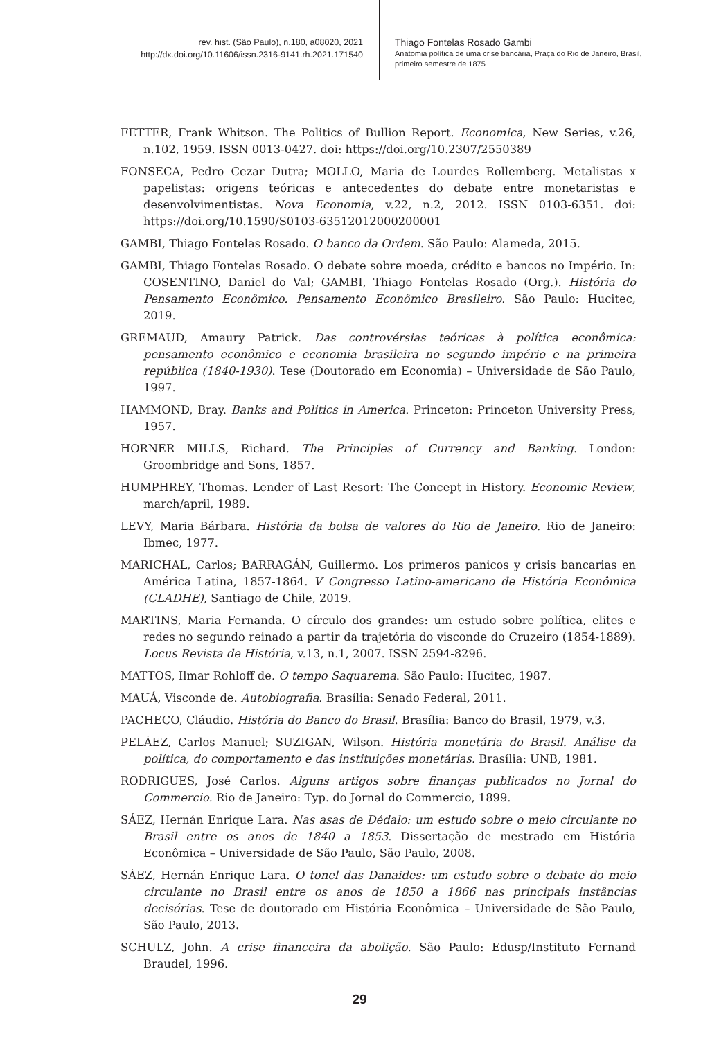rev. hist. (São Paulo), n.180, a08020, 2021
http://dx.doi.org/10.11606/issn.2316-9141.rh.2021.171540
Thiago Fontelas Rosado Gambi
Anatomia política de uma crise bancária, Praça do Rio de Janeiro, Brasil, primeiro semestre de 1875
FETTER, Frank Whitson. The Politics of Bullion Report. Economica, New Series, v.26, n.102, 1959. ISSN 0013-0427. doi: https://doi.org/10.2307/2550389
FONSECA, Pedro Cezar Dutra; MOLLO, Maria de Lourdes Rollemberg. Metalistas x papelistas: origens teóricas e antecedentes do debate entre monetaristas e desenvolvimentistas. Nova Economia, v.22, n.2, 2012. ISSN 0103-6351. doi: https://doi.org/10.1590/S0103-63512012000200001
GAMBI, Thiago Fontelas Rosado. O banco da Ordem. São Paulo: Alameda, 2015.
GAMBI, Thiago Fontelas Rosado. O debate sobre moeda, crédito e bancos no Império. In: COSENTINO, Daniel do Val; GAMBI, Thiago Fontelas Rosado (Org.). História do Pensamento Econômico. Pensamento Econômico Brasileiro. São Paulo: Hucitec, 2019.
GREMAUD, Amaury Patrick. Das controvérsias teóricas à política econômica: pensamento econômico e economia brasileira no segundo império e na primeira república (1840-1930). Tese (Doutorado em Economia) – Universidade de São Paulo, 1997.
HAMMOND, Bray. Banks and Politics in America. Princeton: Princeton University Press, 1957.
HORNER MILLS, Richard. The Principles of Currency and Banking. London: Groombridge and Sons, 1857.
HUMPHREY, Thomas. Lender of Last Resort: The Concept in History. Economic Review, march/april, 1989.
LEVY, Maria Bárbara. História da bolsa de valores do Rio de Janeiro. Rio de Janeiro: Ibmec, 1977.
MARICHAL, Carlos; BARRAGÁN, Guillermo. Los primeros panicos y crisis bancarias en América Latina, 1857-1864. V Congresso Latino-americano de História Econômica (CLADHE), Santiago de Chile, 2019.
MARTINS, Maria Fernanda. O círculo dos grandes: um estudo sobre política, elites e redes no segundo reinado a partir da trajetória do visconde do Cruzeiro (1854-1889). Locus Revista de História, v.13, n.1, 2007. ISSN 2594-8296.
MATTOS, Ilmar Rohloff de. O tempo Saquarema. São Paulo: Hucitec, 1987.
MAUÁ, Visconde de. Autobiografia. Brasília: Senado Federal, 2011.
PACHECO, Cláudio. História do Banco do Brasil. Brasília: Banco do Brasil, 1979, v.3.
PELÁEZ, Carlos Manuel; SUZIGAN, Wilson. História monetária do Brasil. Análise da política, do comportamento e das instituições monetárias. Brasília: UNB, 1981.
RODRIGUES, José Carlos. Alguns artigos sobre finanças publicados no Jornal do Commercio. Rio de Janeiro: Typ. do Jornal do Commercio, 1899.
SÁEZ, Hernán Enrique Lara. Nas asas de Dédalo: um estudo sobre o meio circulante no Brasil entre os anos de 1840 a 1853. Dissertação de mestrado em História Econômica – Universidade de São Paulo, São Paulo, 2008.
SÁEZ, Hernán Enrique Lara. O tonel das Danaides: um estudo sobre o debate do meio circulante no Brasil entre os anos de 1850 a 1866 nas principais instâncias decisórias. Tese de doutorado em História Econômica – Universidade de São Paulo, São Paulo, 2013.
SCHULZ, John. A crise financeira da abolição. São Paulo: Edusp/Instituto Fernand Braudel, 1996.
29